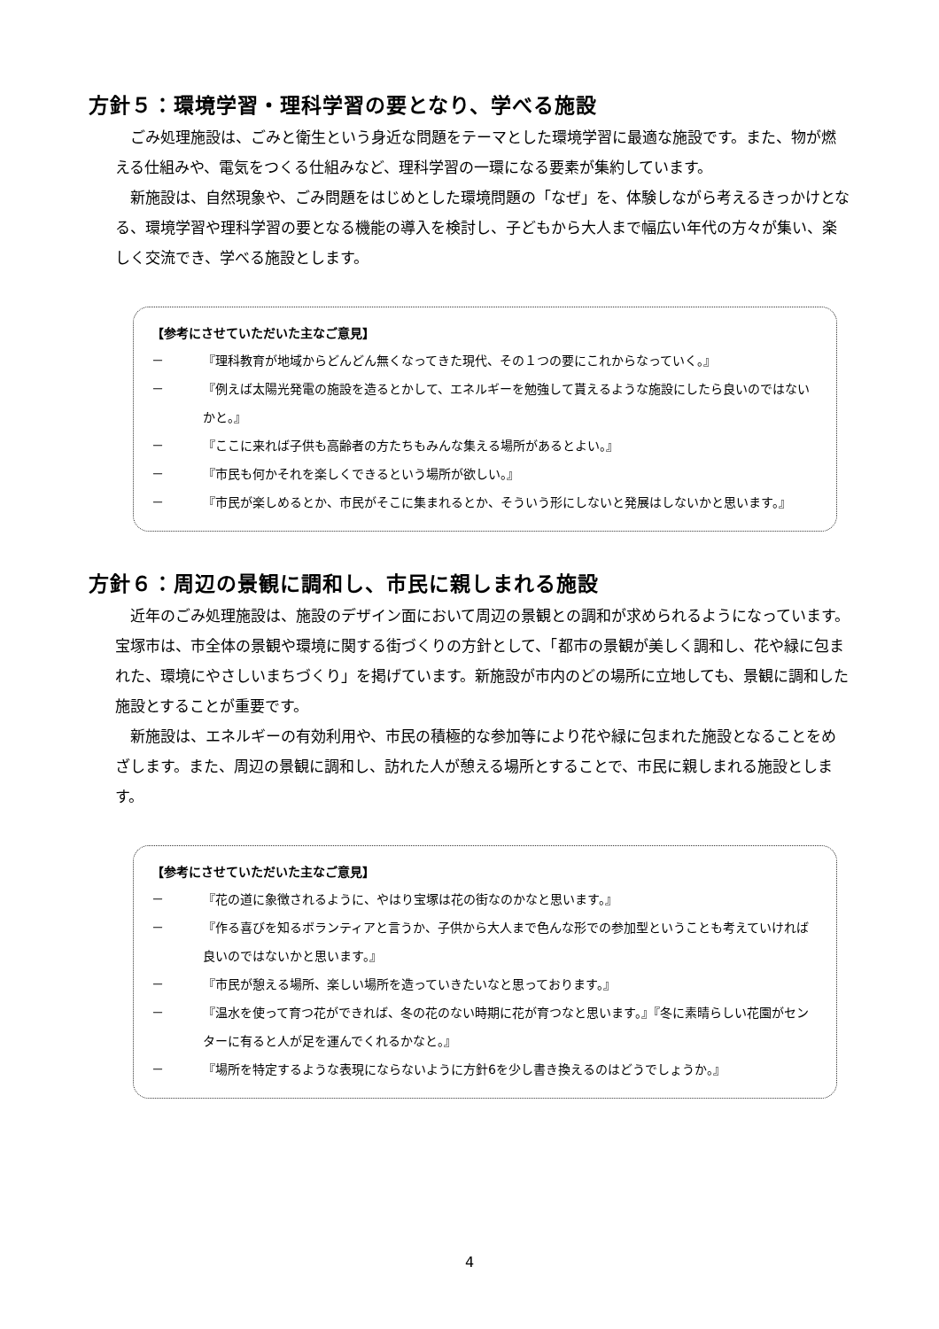方針５：環境学習・理科学習の要となり、学べる施設
ごみ処理施設は、ごみと衛生という身近な問題をテーマとした環境学習に最適な施設です。また、物が燃える仕組みや、電気をつくる仕組みなど、理科学習の一環になる要素が集約しています。
新施設は、自然現象や、ごみ問題をはじめとした環境問題の「なぜ」を、体験しながら考えるきっかけとなる、環境学習や理科学習の要となる機能の導入を検討し、子どもから大人まで幅広い年代の方々が集い、楽しく交流でき、学べる施設とします。
【参考にさせていただいた主なご意見】
－ 『理科教育が地域からどんどん無くなってきた現代、その１つの要にこれからなっていく。』
－ 『例えば太陽光発電の施設を造るとかして、エネルギーを勉強して貰えるような施設にしたら良いのではないかと。』
－ 『ここに来れば子供も高齢者の方たちもみんな集える場所があるとよい。』
－ 『市民も何かそれを楽しくできるという場所が欲しい。』
－ 『市民が楽しめるとか、市民がそこに集まれるとか、そういう形にしないと発展はしないかと思います。』
方針６：周辺の景観に調和し、市民に親しまれる施設
近年のごみ処理施設は、施設のデザイン面において周辺の景観との調和が求められるようになっています。宝塚市は、市全体の景観や環境に関する街づくりの方針として、「都市の景観が美しく調和し、花や緑に包まれた、環境にやさしいまちづくり」を掲げています。新施設が市内のどの場所に立地しても、景観に調和した施設とすることが重要です。
新施設は、エネルギーの有効利用や、市民の積極的な参加等により花や緑に包まれた施設となることをめざします。また、周辺の景観に調和し、訪れた人が憩える場所とすることで、市民に親しまれる施設とします。
【参考にさせていただいた主なご意見】
－ 『花の道に象徴されるように、やはり宝塚は花の街なのかなと思います。』
－ 『作る喜びを知るボランティアと言うか、子供から大人まで色んな形での参加型ということも考えていければ良いのではないかと思います。』
－ 『市民が憩える場所、楽しい場所を造っていきたいなと思っております。』
－ 『温水を使って育つ花ができれば、冬の花のない時期に花が育つなと思います。』『冬に素晴らしい花園がセンターに有ると人が足を運んでくれるかなと。』
－ 『場所を特定するような表現にならないように方針6を少し書き換えるのはどうでしょうか。』
4